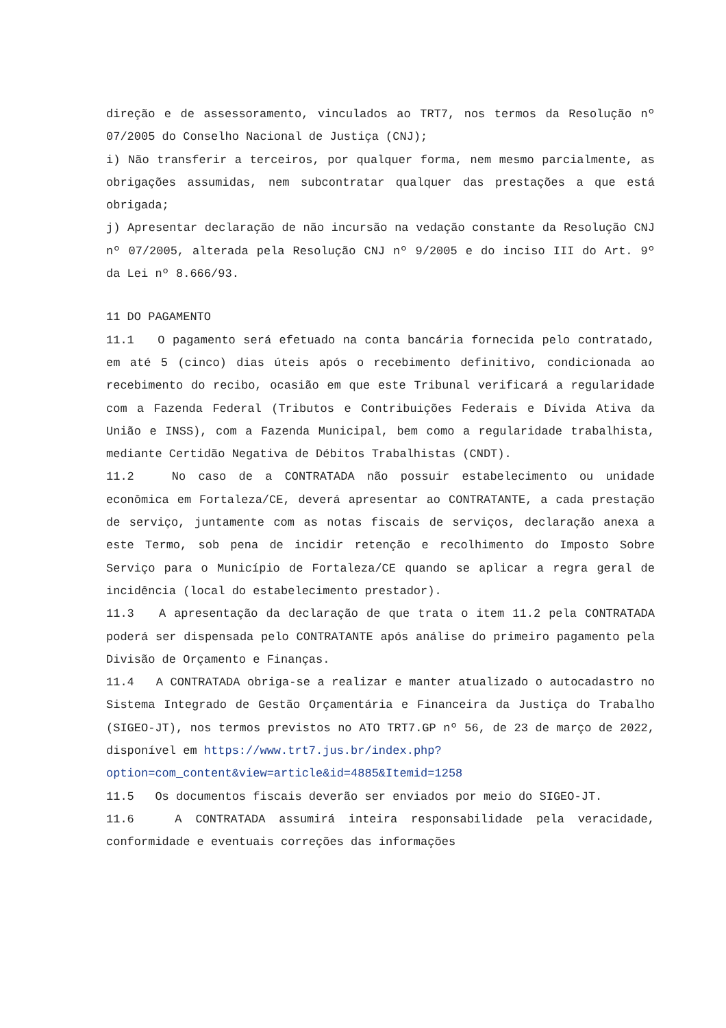direção e de assessoramento, vinculados ao TRT7, nos termos da Resolução nº 07/2005 do Conselho Nacional de Justiça (CNJ);
i) Não transferir a terceiros, por qualquer forma, nem mesmo parcialmente, as obrigações assumidas, nem subcontratar qualquer das prestações a que está obrigada;
j) Apresentar declaração de não incursão na vedação constante da Resolução CNJ nº 07/2005, alterada pela Resolução CNJ nº 9/2005 e do inciso III do Art. 9º da Lei nº 8.666/93.
11 DO PAGAMENTO
11.1 O pagamento será efetuado na conta bancária fornecida pelo contratado, em até 5 (cinco) dias úteis após o recebimento definitivo, condicionada ao recebimento do recibo, ocasião em que este Tribunal verificará a regularidade com a Fazenda Federal (Tributos e Contribuições Federais e Dívida Ativa da União e INSS), com a Fazenda Municipal, bem como a regularidade trabalhista, mediante Certidão Negativa de Débitos Trabalhistas (CNDT).
11.2 No caso de a CONTRATADA não possuir estabelecimento ou unidade econômica em Fortaleza/CE, deverá apresentar ao CONTRATANTE, a cada prestação de serviço, juntamente com as notas fiscais de serviços, declaração anexa a este Termo, sob pena de incidir retenção e recolhimento do Imposto Sobre Serviço para o Município de Fortaleza/CE quando se aplicar a regra geral de incidência (local do estabelecimento prestador).
11.3 A apresentação da declaração de que trata o item 11.2 pela CONTRATADA poderá ser dispensada pelo CONTRATANTE após análise do primeiro pagamento pela Divisão de Orçamento e Finanças.
11.4 A CONTRATADA obriga-se a realizar e manter atualizado o autocadastro no Sistema Integrado de Gestão Orçamentária e Financeira da Justiça do Trabalho (SIGEO-JT), nos termos previstos no ATO TRT7.GP nº 56, de 23 de março de 2022, disponível em https://www.trt7.jus.br/index.php?
option=com_content&view=article&id=4885&Itemid=1258
11.5 Os documentos fiscais deverão ser enviados por meio do SIGEO-JT.
11.6 A CONTRATADA assumirá inteira responsabilidade pela veracidade, conformidade e eventuais correções das informações